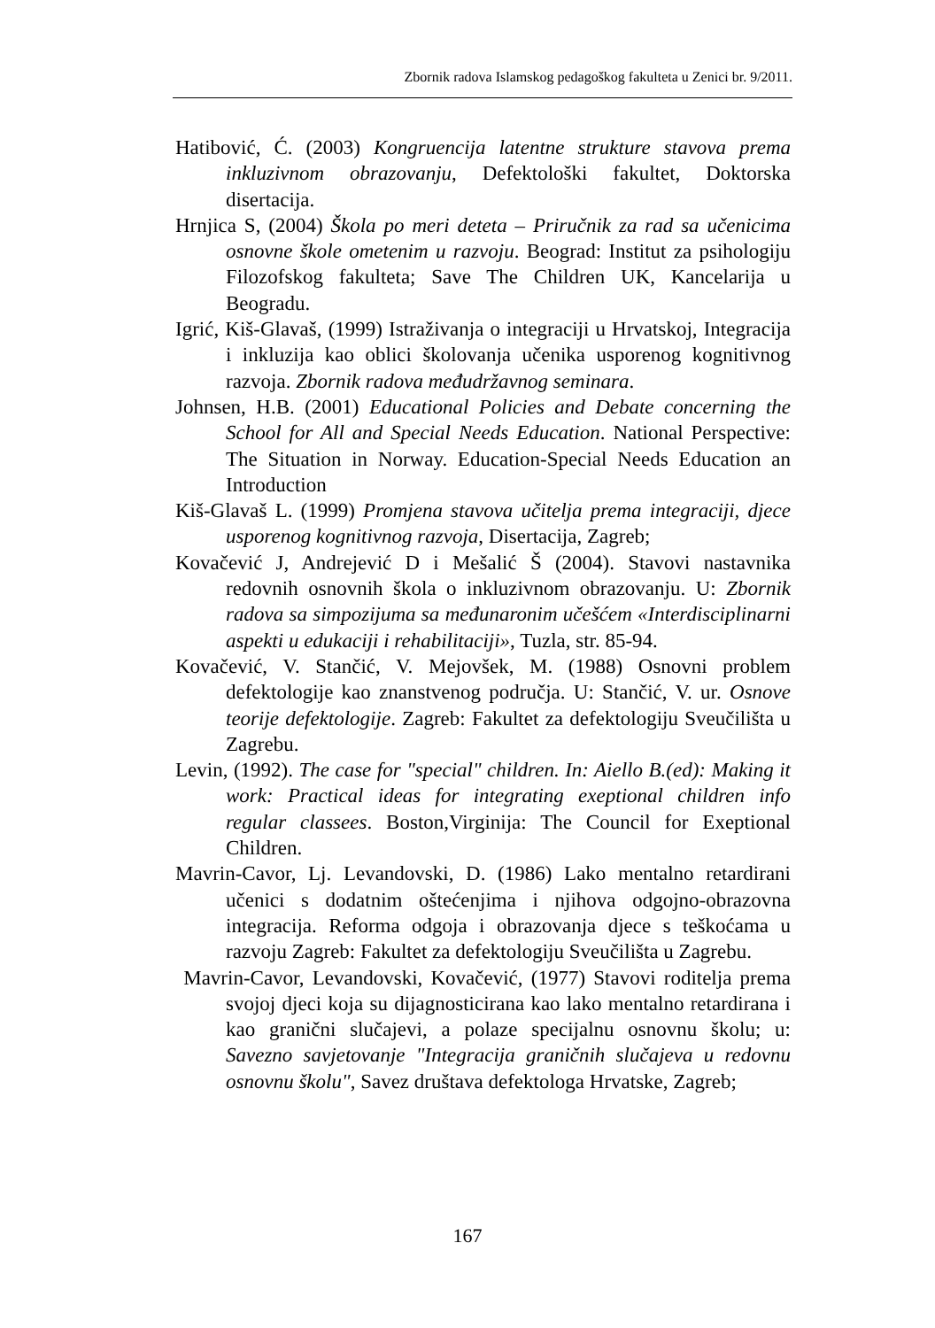Zbornik radova Islamskog pedagoškog fakulteta u Zenici br. 9/2011.
Hatibović, Ć. (2003) Kongruencija latentne strukture stavova prema inkluzivnom obrazovanju, Defektološki fakultet, Doktorska disertacija.
Hrnjica S, (2004) Škola po meri deteta – Priručnik za rad sa učenicima osnovne škole ometenim u razvoju. Beograd: Institut za psihologiju Filozofskog fakulteta; Save The Children UK, Kancelarija u Beogradu.
Igrić, Kiš-Glavaš, (1999) Istraživanja o integraciji u Hrvatskoj, Integracija i inkluzija kao oblici školovanja učenika usporenog kognitivnog razvoja. Zbornik radova međudržavnog seminara.
Johnsen, H.B. (2001) Educational Policies and Debate concerning the School for All and Special Needs Education. National Perspective: The Situation in Norway. Education-Special Needs Education an Introduction
Kiš-Glavaš L. (1999) Promjena stavova učitelja prema integraciji, djece usporenog kognitivnog razvoja, Disertacija, Zagreb;
Kovačević J, Andrejević D i Mešalić Š (2004). Stavovi nastavnika redovnih osnovnih škola o inkluzivnom obrazovanju. U: Zbornik radova sa simpozijuma sa međunaronim učešćem «Interdisciplinarni aspekti u edukaciji i rehabilitaciji», Tuzla, str. 85-94.
Kovačević, V. Stančić, V. Mejovšek, M. (1988) Osnovni problem defektologije kao znanstvenog područja. U: Stančić, V. ur. Osnove teorije defektologije. Zagreb: Fakultet za defektologiju Sveučilišta u Zagrebu.
Levin, (1992). The case for "special" children. In: Aiello B.(ed): Making it work: Practical ideas for integrating exeptional children info regular classees. Boston,Virginija: The Council for Exeptional Children.
Mavrin-Cavor, Lj. Levandovski, D. (1986) Lako mentalno retardirani učenici s dodatnim oštećenjima i njihova odgojno-obrazovna integracija. Reforma odgoja i obrazovanja djece s teškoćama u razvoju Zagreb: Fakultet za defektologiju Sveučilišta u Zagrebu.
Mavrin-Cavor, Levandovski, Kovačević, (1977) Stavovi roditelja prema svojoj djeci koja su dijagnosticirana kao lako mentalno retardirana i kao granični slučajevi, a polaze specijalnu osnovnu školu; u: Savezno savjetovanje "Integracija graničnih slučajeva u redovnu osnovnu školu", Savez društava defektologa Hrvatske, Zagreb;
167